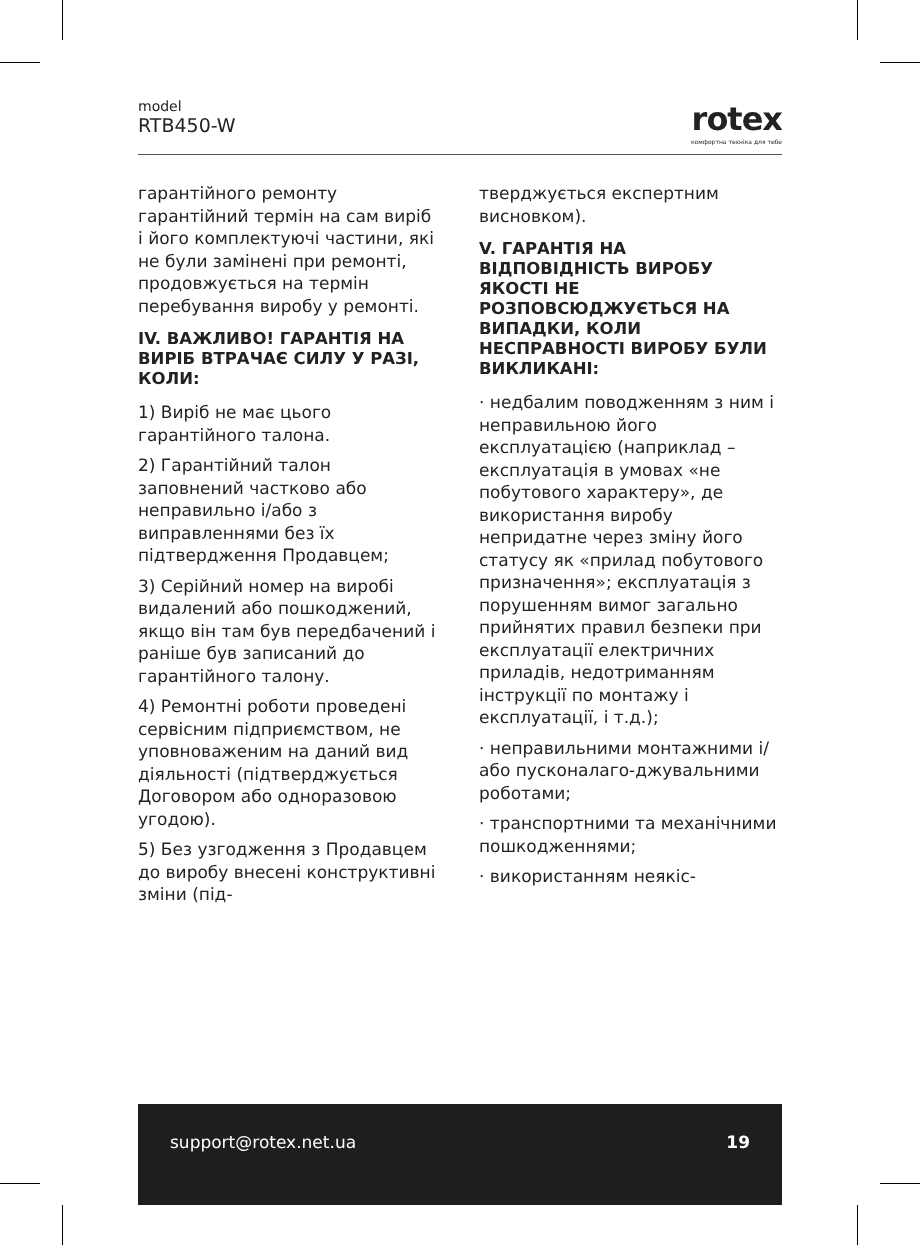model
RTB450-W
rotex
комфортна техніка для тебе
гарантійного ремонту гарантійний термін на сам виріб і його комплектуючі частини, які не були замінені при ремонті, продовжується на термін перебування виробу у ремонті.
IV. ВАЖЛИВО! ГАРАНТІЯ НА ВИРІБ ВТРАЧАЄ СИЛУ У РАЗІ, КОЛИ:
1) Виріб не має цього гарантійного талона.
2) Гарантійний талон заповнений частково або неправильно і/або з виправленнями без їх підтвердження Продавцем;
3) Серійний номер на виробі видалений або пошкоджений, якщо він там був передбачений і раніше був записаний до гарантійного талону.
4) Ремонтні роботи проведені сервісним підприємством, не уповноваженим на даний вид діяльності (підтверджується Договором або одноразовою угодою).
5) Без узгодження з Продавцем до виробу внесені конструктивні зміни (під-
тверджується експертним висновком).
V. ГАРАНТІЯ НА ВІДПОВІДНІСТЬ ВИРОБУ ЯКОСТІ НЕ РОЗПОВСЮДЖУЄТЬСЯ НА ВИПАДКИ, КОЛИ НЕСПРАВНОСТІ ВИРОБУ БУЛИ ВИКЛИКАНІ:
· недбалим поводженням з ним і неправильною його експлуатацією (наприклад – експлуатація в умовах «не побутового характеру», де використання виробу непридатне через зміну його статусу як «прилад побутового призначення»; експлуатація з порушенням вимог загально прийнятих правил безпеки при експлуатації електричних приладів, недотриманням інструкції по монтажу і експлуатації, і т.д.);
· неправильними монтажними і/або пусконалаго-джувальними роботами;
· транспортними та механічними пошкодженнями;
· використанням неякіс-
support@rotex.net.ua 19